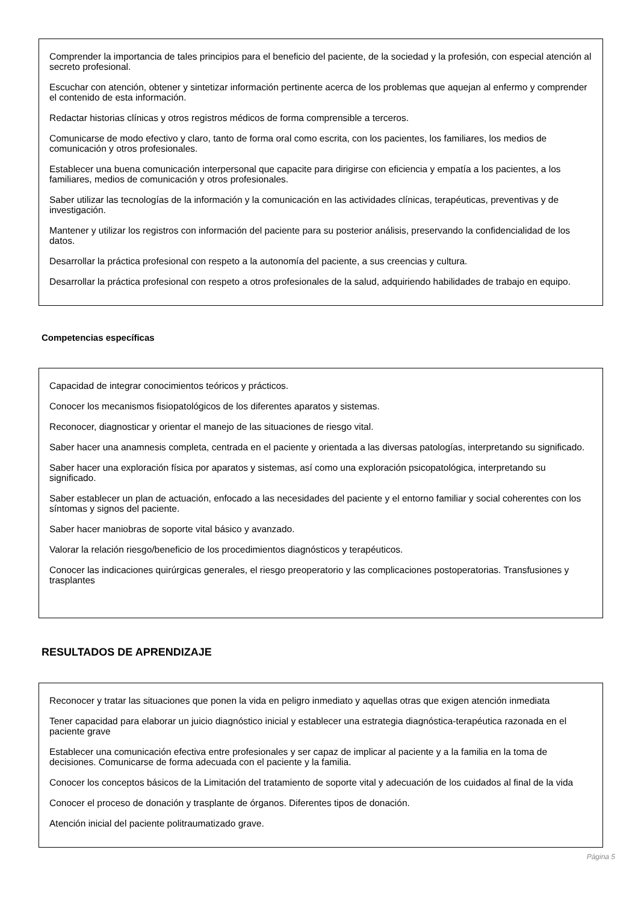Comprender la importancia de tales principios para el beneficio del paciente, de la sociedad y la profesión, con especial atención al secreto profesional.
Escuchar con atención, obtener y sintetizar información pertinente acerca de los problemas que aquejan al enfermo y comprender el contenido de esta información.
Redactar historias clínicas y otros registros médicos de forma comprensible a terceros.
Comunicarse de modo efectivo y claro, tanto de forma oral como escrita, con los pacientes, los familiares, los medios de comunicación y otros profesionales.
Establecer una buena comunicación interpersonal que capacite para dirigirse con eficiencia y empatía a los pacientes, a los familiares, medios de comunicación y otros profesionales.
Saber utilizar las tecnologías de la información y la comunicación en las actividades clínicas, terapéuticas, preventivas y de investigación.
Mantener y utilizar los registros con información del paciente para su posterior análisis, preservando la confidencialidad de los datos.
Desarrollar la práctica profesional con respeto a la autonomía del paciente, a sus creencias y cultura.
Desarrollar la práctica profesional con respeto a otros profesionales de la salud, adquiriendo habilidades de trabajo en equipo.
Competencias específicas
Capacidad de integrar conocimientos teóricos y prácticos.
Conocer los mecanismos fisiopatológicos de los diferentes aparatos y sistemas.
Reconocer, diagnosticar y orientar el manejo de las situaciones de riesgo vital.
Saber hacer una anamnesis completa, centrada en el paciente y orientada a las diversas patologías, interpretando su significado.
Saber hacer una exploración física por aparatos y sistemas, así como una exploración psicopatológica, interpretando su significado.
Saber establecer un plan de actuación, enfocado a las necesidades del paciente y el entorno familiar y social coherentes con los síntomas y signos del paciente.
Saber hacer maniobras de soporte vital básico y avanzado.
Valorar la relación riesgo/beneficio de los procedimientos diagnósticos y terapéuticos.
Conocer las indicaciones quirúrgicas generales, el riesgo preoperatorio y las complicaciones postoperatorias. Transfusiones y trasplantes
RESULTADOS DE APRENDIZAJE
Reconocer y tratar las situaciones que ponen la vida en peligro inmediato y aquellas otras que exigen atención inmediata
Tener capacidad para elaborar un juicio diagnóstico inicial y establecer una estrategia diagnóstica-terapéutica razonada en el paciente grave
Establecer una comunicación efectiva entre profesionales y ser capaz de implicar al paciente y a la familia en la toma de decisiones. Comunicarse de forma adecuada con el paciente y la familia.
Conocer los conceptos básicos de la Limitación del tratamiento de soporte vital y adecuación de los cuidados al final de la vida
Conocer el proceso de donación y trasplante de órganos. Diferentes tipos de donación.
Atención inicial del paciente politraumatizado grave.
Página 5